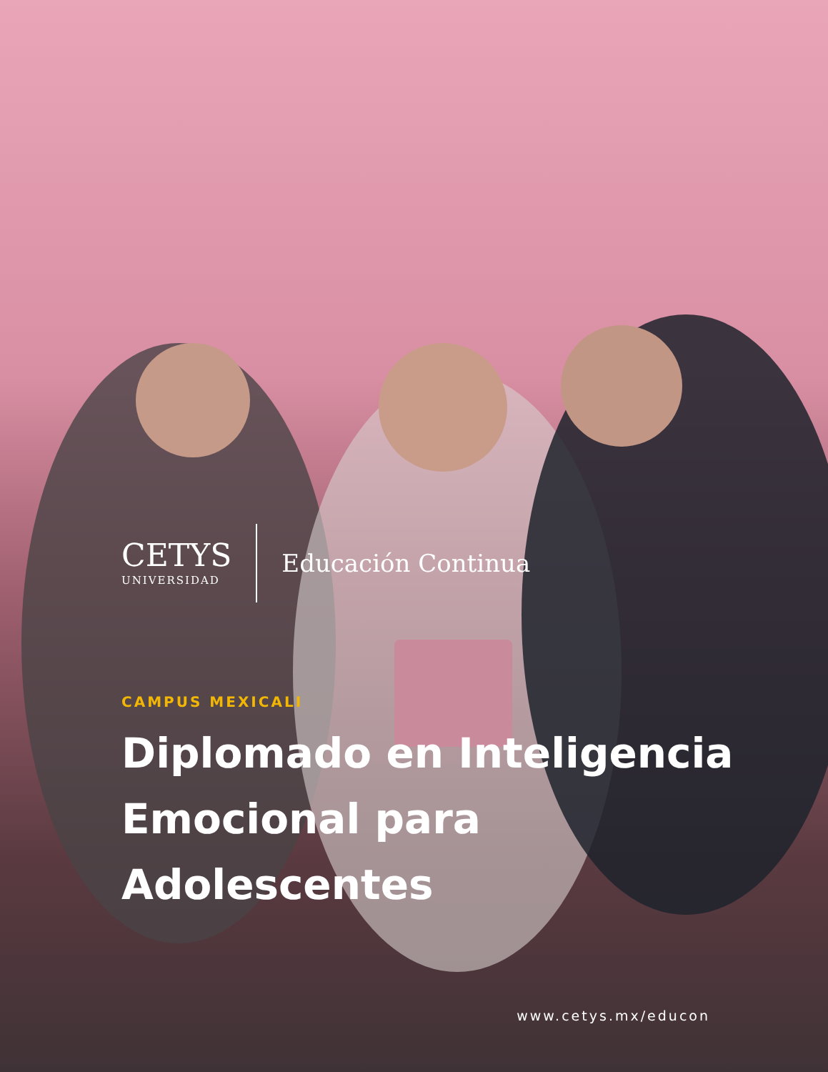CETYS
UNIVERSIDAD
Educación Continua
CAMPUS MEXICALI
Diplomado en Inteligencia
Emocional para
Adolescentes
www.cetys.mx/educon